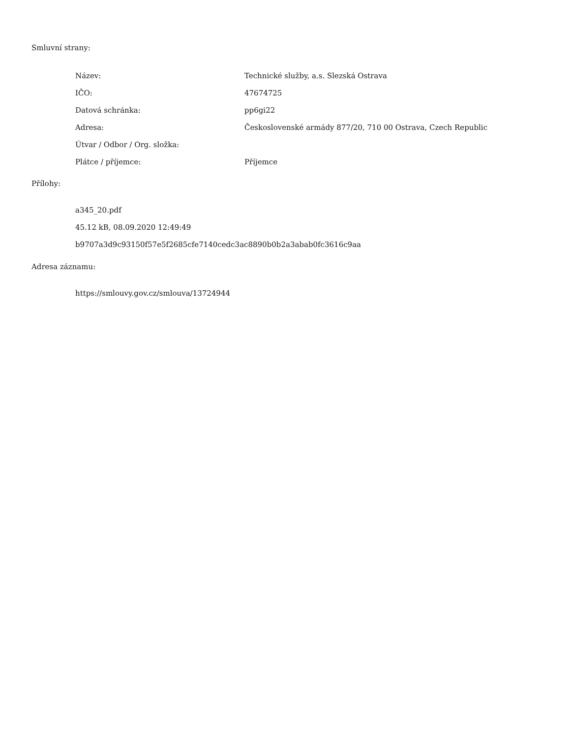Smluvní strany:
| Název: | Technické služby, a.s. Slezská Ostrava |
| IČO: | 47674725 |
| Datová schránka: | pp6gi22 |
| Adresa: | Československé armády 877/20, 710 00 Ostrava, Czech Republic |
| Útvar / Odbor / Org. složka: | |
| Plátce / příjemce: | Příjemce |
Přílohy:
a345_20.pdf
45.12 kB, 08.09.2020 12:49:49
b9707a3d9c93150f57e5f2685cfe7140cedc3ac8890b0b2a3abab0fc3616c9aa
Adresa záznamu:
https://smlouvy.gov.cz/smlouva/13724944